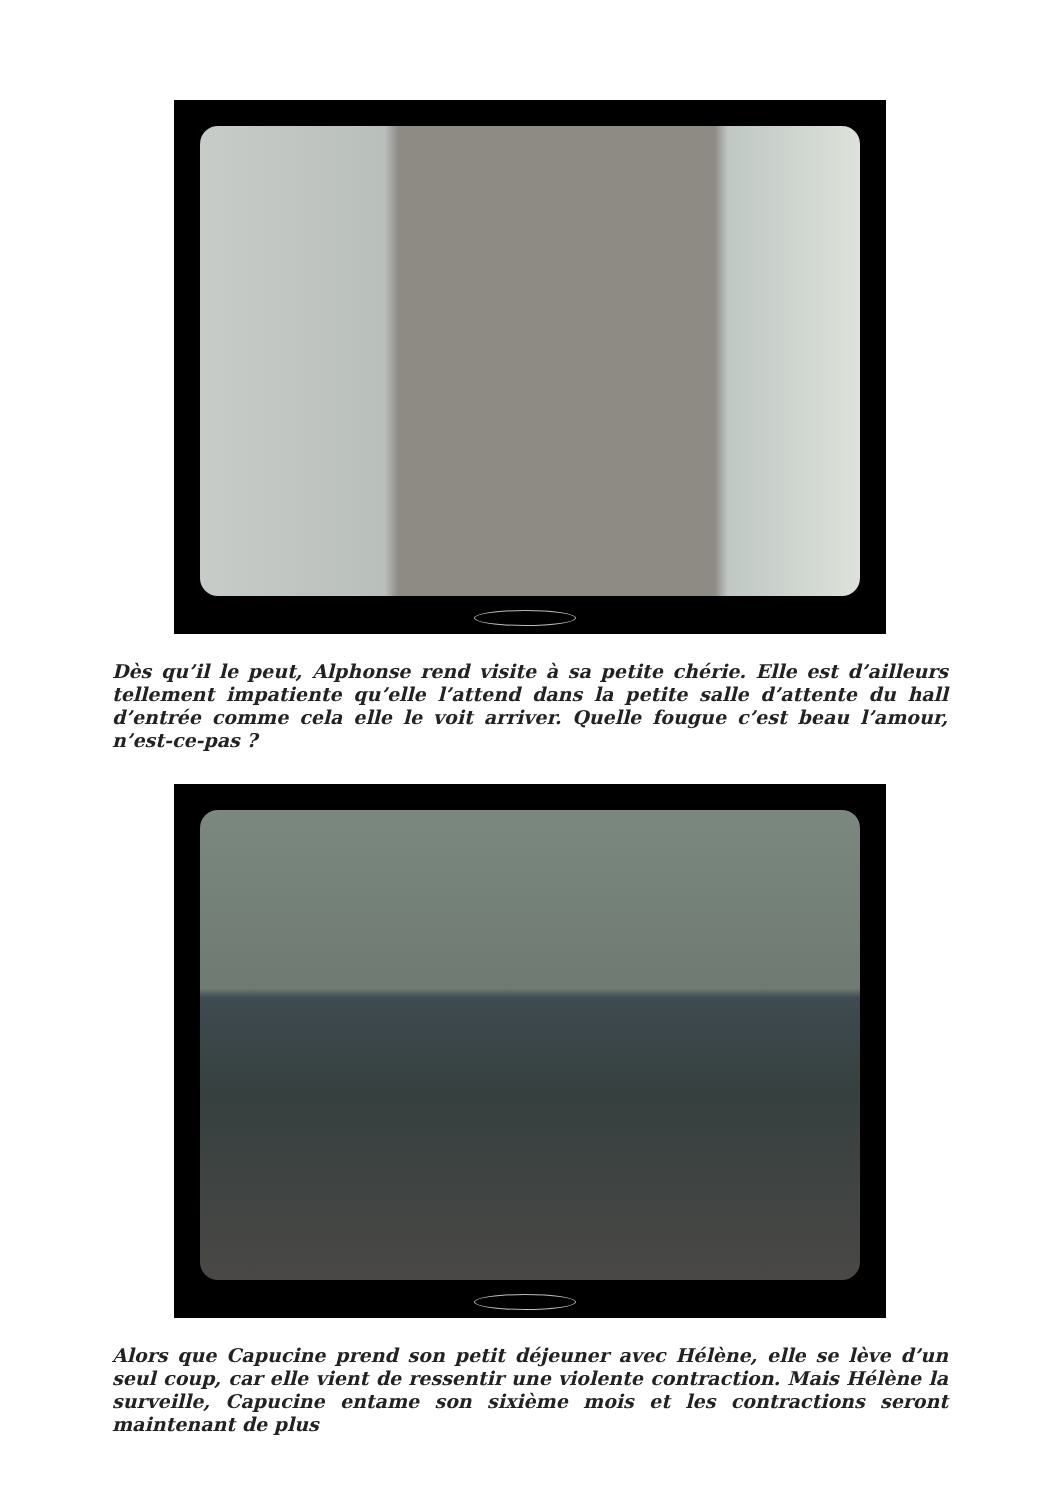Dès qu’il le peut, Alphonse rend visite à sa petite chérie. Elle est d’ailleurs tellement impatiente qu’elle l’attend dans la petite salle d’attente du hall d’entrée comme cela elle le voit arriver. Quelle fougue c’est beau l’amour, n’est-ce-pas ?
Alors que Capucine prend son petit déjeuner avec Hélène, elle se lève d’un seul coup, car elle vient de ressentir une violente contraction. Mais Hélène la surveille, Capucine entame son sixième mois et les contractions seront maintenant de plus